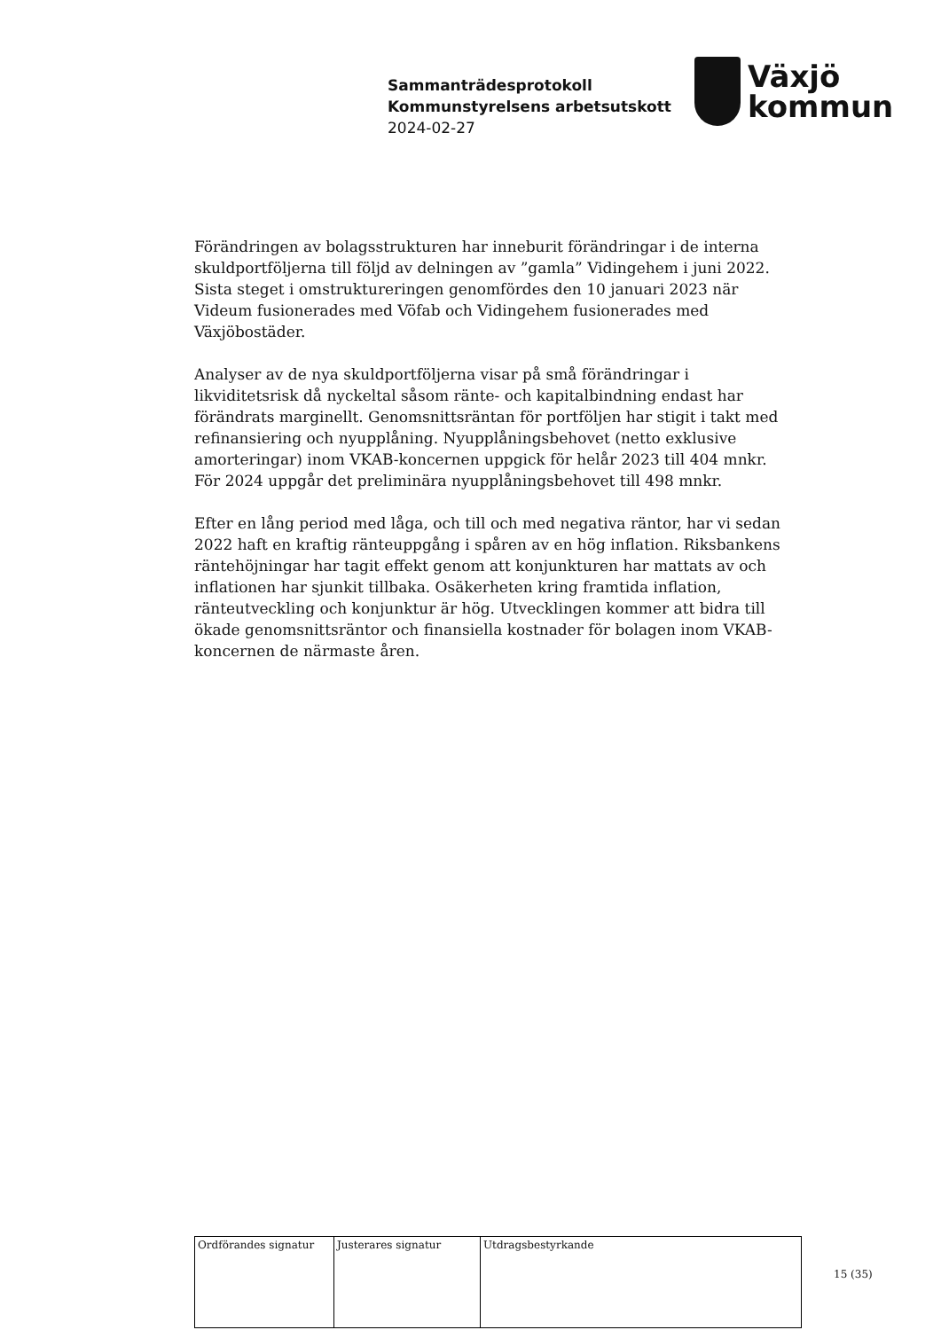Sammanträdesprotokoll
Kommunstyrelsens arbetsutskott
2024-02-27
Växjö
kommun
Förändringen av bolagsstrukturen har inneburit förändringar i de interna skuldportföljerna till följd av delningen av ”gamla” Vidingehem i juni 2022. Sista steget i omstruktureringen genomfördes den 10 januari 2023 när Videum fusionerades med Vöfab och Vidingehem fusionerades med Växjöbostäder.
Analyser av de nya skuldportföljerna visar på små förändringar i likviditetsrisk då nyckeltal såsom ränte- och kapitalbindning endast har förändrats marginellt. Genomsnittsräntan för portföljen har stigit i takt med refinansiering och nyupplåning. Nyupplåningsbehovet (netto exklusive amorteringar) inom VKAB-koncernen uppgick för helår 2023 till 404 mnkr. För 2024 uppgår det preliminära nyupplåningsbehovet till 498 mnkr.
Efter en lång period med låga, och till och med negativa räntor, har vi sedan 2022 haft en kraftig ränteuppgång i spåren av en hög inflation. Riksbankens räntehöjningar har tagit effekt genom att konjunkturen har mattats av och inflationen har sjunkit tillbaka. Osäkerheten kring framtida inflation, ränteutveckling och konjunktur är hög. Utvecklingen kommer att bidra till ökade genomsnittsräntor och finansiella kostnader för bolagen inom VKAB-koncernen de närmaste åren.
| Ordförandes signatur | Justerares signatur | Utdragsbestyrkande |
15 (35)